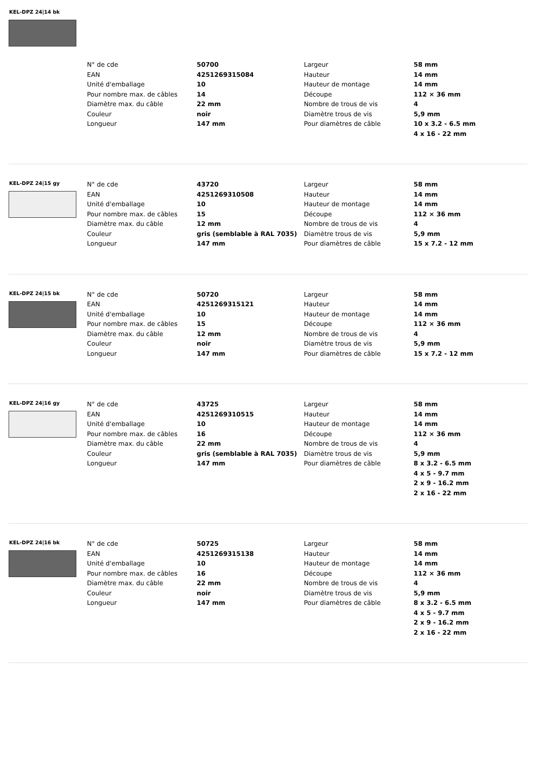KEL-DPZ 24|14 bk
| N° de cde | 50700 | Largeur | 58 mm |
| EAN | 4251269315084 | Hauteur | 14 mm |
| Unité d'emballage | 10 | Hauteur de montage | 14 mm |
| Pour nombre max. de câbles | 14 | Découpe | 112 × 36 mm |
| Diamètre max. du câble | 22 mm | Nombre de trous de vis | 4 |
| Couleur | noir | Diamètre trous de vis | 5,9 mm |
| Longueur | 147 mm | Pour diamètres de câble | 10 x 3.2 - 6.5 mm |
| | | | 4 x 16 - 22 mm |
KEL-DPZ 24|15 gy
| N° de cde | 43720 | Largeur | 58 mm |
| EAN | 4251269310508 | Hauteur | 14 mm |
| Unité d'emballage | 10 | Hauteur de montage | 14 mm |
| Pour nombre max. de câbles | 15 | Découpe | 112 × 36 mm |
| Diamètre max. du câble | 12 mm | Nombre de trous de vis | 4 |
| Couleur | gris (semblable à RAL 7035) | Diamètre trous de vis | 5,9 mm |
| Longueur | 147 mm | Pour diamètres de câble | 15 x 7.2 - 12 mm |
KEL-DPZ 24|15 bk
| N° de cde | 50720 | Largeur | 58 mm |
| EAN | 4251269315121 | Hauteur | 14 mm |
| Unité d'emballage | 10 | Hauteur de montage | 14 mm |
| Pour nombre max. de câbles | 15 | Découpe | 112 × 36 mm |
| Diamètre max. du câble | 12 mm | Nombre de trous de vis | 4 |
| Couleur | noir | Diamètre trous de vis | 5,9 mm |
| Longueur | 147 mm | Pour diamètres de câble | 15 x 7.2 - 12 mm |
KEL-DPZ 24|16 gy
| N° de cde | 43725 | Largeur | 58 mm |
| EAN | 4251269310515 | Hauteur | 14 mm |
| Unité d'emballage | 10 | Hauteur de montage | 14 mm |
| Pour nombre max. de câbles | 16 | Découpe | 112 × 36 mm |
| Diamètre max. du câble | 22 mm | Nombre de trous de vis | 4 |
| Couleur | gris (semblable à RAL 7035) | Diamètre trous de vis | 5,9 mm |
| Longueur | 147 mm | Pour diamètres de câble | 8 x 3.2 - 6.5 mm |
| | | | 4 x 5 - 9.7 mm |
| | | | 2 x 9 - 16.2 mm |
| | | | 2 x 16 - 22 mm |
KEL-DPZ 24|16 bk
| N° de cde | 50725 | Largeur | 58 mm |
| EAN | 4251269315138 | Hauteur | 14 mm |
| Unité d'emballage | 10 | Hauteur de montage | 14 mm |
| Pour nombre max. de câbles | 16 | Découpe | 112 × 36 mm |
| Diamètre max. du câble | 22 mm | Nombre de trous de vis | 4 |
| Couleur | noir | Diamètre trous de vis | 5,9 mm |
| Longueur | 147 mm | Pour diamètres de câble | 8 x 3.2 - 6.5 mm |
| | | | 4 x 5 - 9.7 mm |
| | | | 2 x 9 - 16.2 mm |
| | | | 2 x 16 - 22 mm |